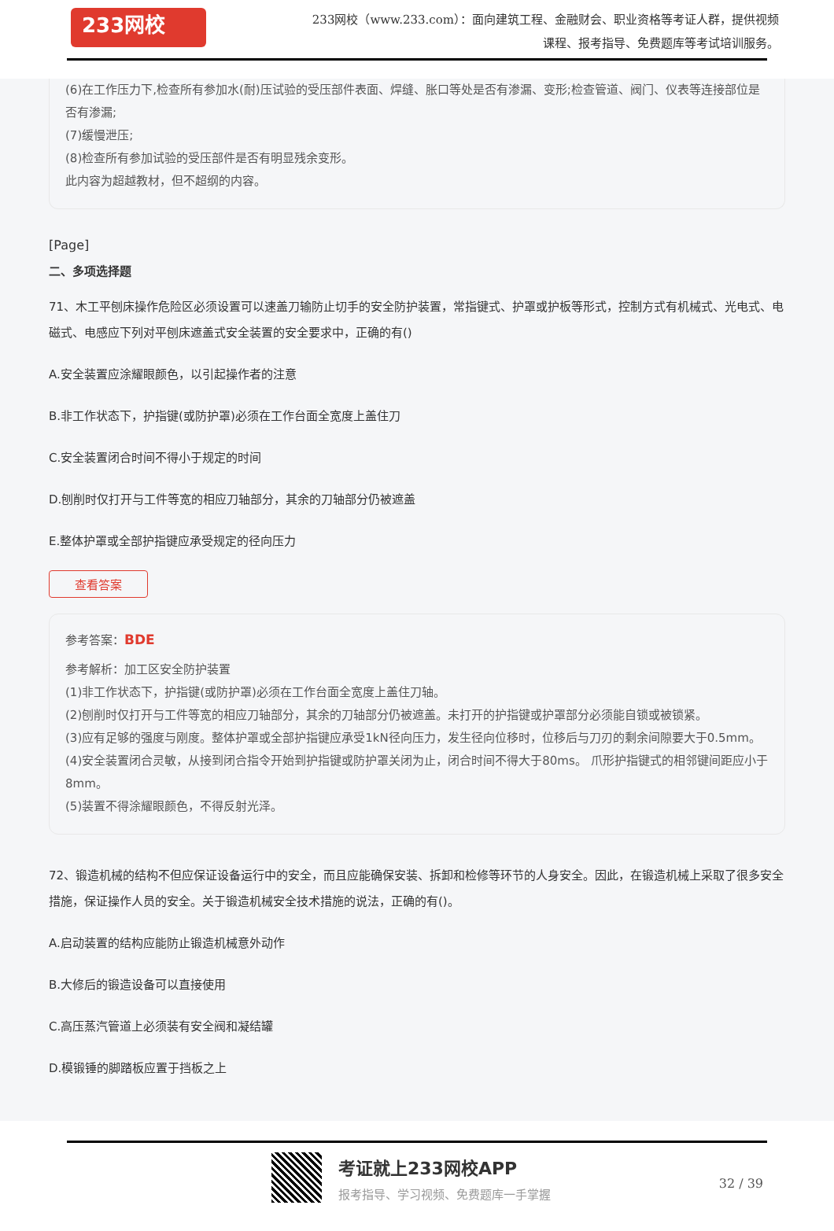233网校
233网校（www.233.com）：面向建筑工程、金融财会、职业资格等考证人群，提供视频课程、报考指导、免费题库等考试培训服务。
(6)在工作压力下,检查所有参加水(耐)压试验的受压部件表面、焊缝、胀口等处是否有渗漏、变形;检查管道、阀门、仪表等连接部位是否有渗漏;
(7)缓慢泄压;
(8)检查所有参加试验的受压部件是否有明显残余变形。
此内容为超越教材，但不超纲的内容。
[Page]
二、多项选择题
71、木工平刨床操作危险区必须设置可以速盖刀输防止切手的安全防护装置，常指键式、护罩或护板等形式，控制方式有机械式、光电式、电磁式、电感应下列对平刨床遮盖式安全装置的安全要求中，正确的有()
A.安全装置应涂耀眼颜色，以引起操作者的注意
B.非工作状态下，护指键(或防护罩)必须在工作台面全宽度上盖住刀
C.安全装置闭合时间不得小于规定的时间
D.刨削时仅打开与工件等宽的相应刀轴部分，其余的刀轴部分仍被遮盖
E.整体护罩或全部护指键应承受规定的径向压力
查看答案
参考答案：BDE
参考解析：加工区安全防护装置
(1)非工作状态下，护指键(或防护罩)必须在工作台面全宽度上盖住刀轴。
(2)刨削时仅打开与工件等宽的相应刀轴部分，其余的刀轴部分仍被遮盖。未打开的护指键或护罩部分必须能自锁或被锁紧。
(3)应有足够的强度与刚度。整体护罩或全部护指键应承受1kN径向压力，发生径向位移时，位移后与刀刃的剩余间隙要大于0.5mm。
(4)安全装置闭合灵敏，从接到闭合指令开始到护指键或防护罩关闭为止，闭合时间不得大于80ms。 爪形护指键式的相邻键间距应小于8mm。
(5)装置不得涂耀眼颜色，不得反射光泽。
72、锻造机械的结构不但应保证设备运行中的安全，而且应能确保安装、拆卸和检修等环节的人身安全。因此，在锻造机械上采取了很多安全措施，保证操作人员的安全。关于锻造机械安全技术措施的说法，正确的有()。
A.启动装置的结构应能防止锻造机械意外动作
B.大修后的锻造设备可以直接使用
C.高压蒸汽管道上必须装有安全阀和凝结罐
D.模锻锤的脚踏板应置于挡板之上
考证就上233网校APP
报考指导、学习视频、免费题库一手掌握
32 / 39